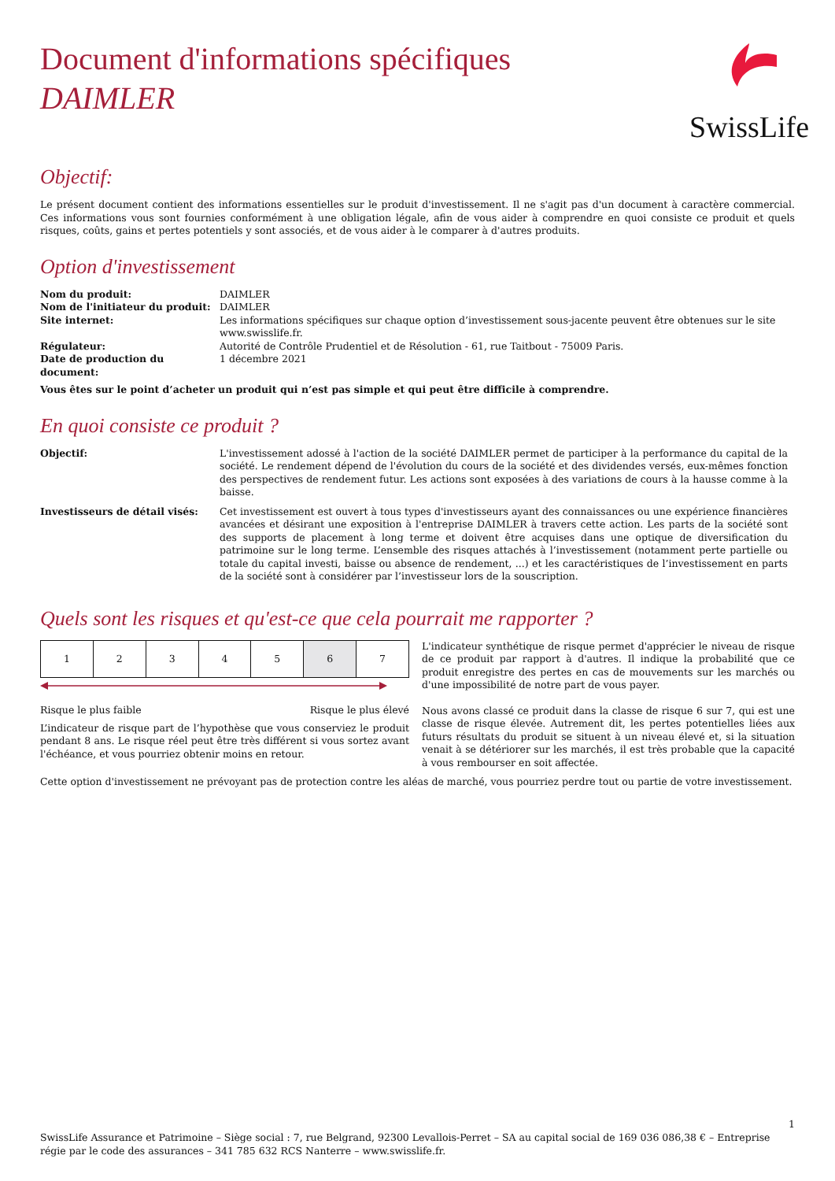SwissLife
Document d'informations spécifiques
DAIMLER
Objectif:
Le présent document contient des informations essentielles sur le produit d'investissement. Il ne s'agit pas d'un document à caractère commercial. Ces informations vous sont fournies conformément à une obligation légale, afin de vous aider à comprendre en quoi consiste ce produit et quels risques, coûts, gains et pertes potentiels y sont associés, et de vous aider à le comparer à d'autres produits.
Option d'investissement
| Nom du produit: | DAIMLER |
| Nom de l'initiateur du produit: | DAIMLER |
| Site internet: | Les informations spécifiques sur chaque option d’investissement sous-jacente peuvent être obtenues sur le site www.swisslife.fr. |
| Régulateur: | Autorité de Contrôle Prudentiel et de Résolution - 61, rue Taitbout - 75009 Paris. |
| Date de production du document: | 1 décembre 2021 |
Vous êtes sur le point d’acheter un produit qui n’est pas simple et qui peut être difficile à comprendre.
En quoi consiste ce produit ?
| Objectif: | L'investissement adossé à l'action de la société DAIMLER permet de participer à la performance du capital de la société. Le rendement dépend de l'évolution du cours de la société et des dividendes versés, eux-mêmes fonction des perspectives de rendement futur. Les actions sont exposées à des variations de cours à la hausse comme à la baisse. |
| Investisseurs de détail visés: | Cet investissement est ouvert à tous types d'investisseurs ayant des connaissances ou une expérience financières avancées et désirant une exposition à l'entreprise DAIMLER à travers cette action. Les parts de la société sont des supports de placement à long terme et doivent être acquises dans une optique de diversification du patrimoine sur le long terme. L’ensemble des risques attachés à l’investissement (notamment perte partielle ou totale du capital investi, baisse ou absence de rendement, ...) et les caractéristiques de l’investissement en parts de la société sont à considérer par l’investisseur lors de la souscription. |
Quels sont les risques et qu'est-ce que cela pourrait me rapporter ?
| 1 | 2 | 3 | 4 | 5 | 6 | 7 |
Risque le plus faible Risque le plus élevé
L’indicateur de risque part de l’hypothèse que vous conserviez le produit pendant 8 ans. Le risque réel peut être très différent si vous sortez avant l'échéance, et vous pourriez obtenir moins en retour.
L'indicateur synthétique de risque permet d'apprécier le niveau de risque de ce produit par rapport à d'autres. Il indique la probabilité que ce produit enregistre des pertes en cas de mouvements sur les marchés ou d'une impossibilité de notre part de vous payer.
Nous avons classé ce produit dans la classe de risque 6 sur 7, qui est une classe de risque élevée. Autrement dit, les pertes potentielles liées aux futurs résultats du produit se situent à un niveau élevé et, si la situation venait à se détériorer sur les marchés, il est très probable que la capacité à vous rembourser en soit affectée.
Cette option d'investissement ne prévoyant pas de protection contre les aléas de marché, vous pourriez perdre tout ou partie de votre investissement.
1
SwissLife Assurance et Patrimoine – Siège social : 7, rue Belgrand, 92300 Levallois-Perret – SA au capital social de 169 036 086,38 € – Entreprise régie par le code des assurances – 341 785 632 RCS Nanterre – www.swisslife.fr.